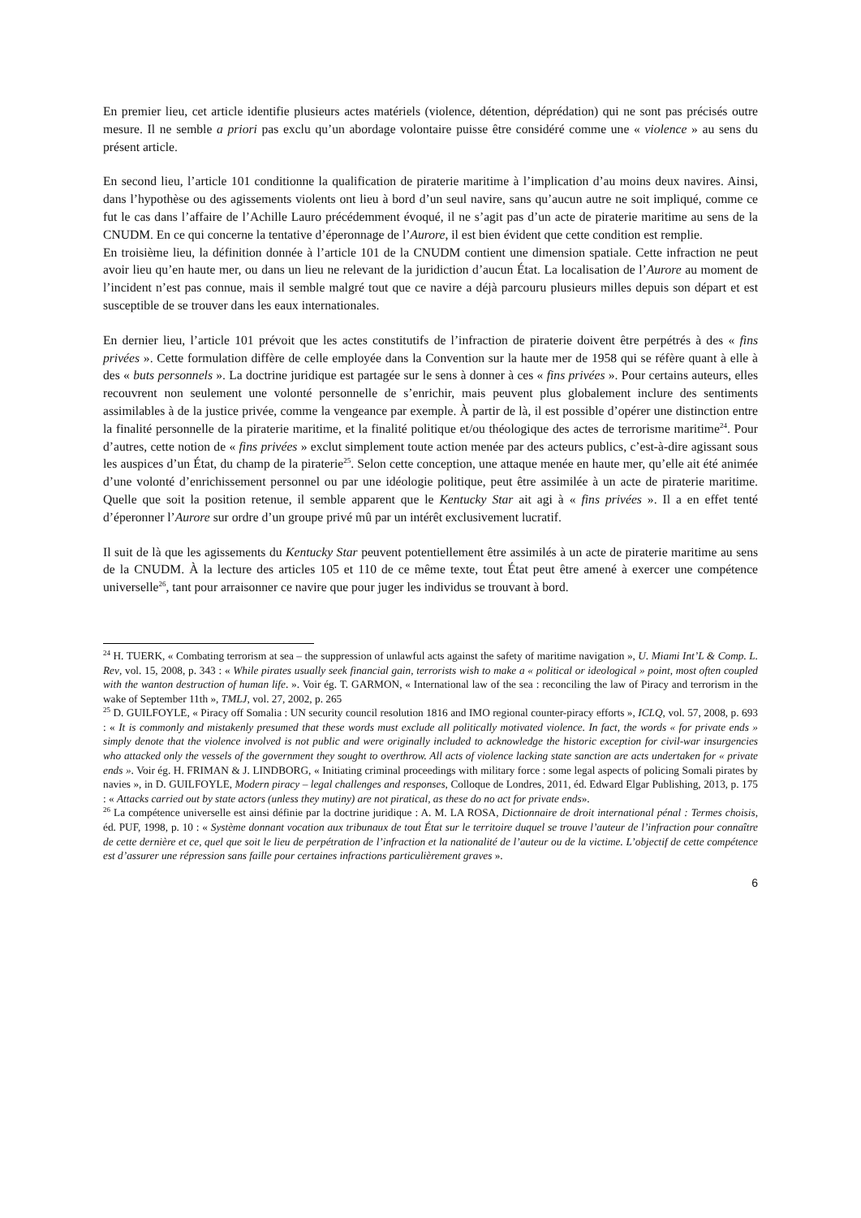En premier lieu, cet article identifie plusieurs actes matériels (violence, détention, déprédation) qui ne sont pas précisés outre mesure. Il ne semble a priori pas exclu qu’un abordage volontaire puisse être considéré comme une « violence » au sens du présent article.
En second lieu, l’article 101 conditionne la qualification de piraterie maritime à l’implication d’au moins deux navires. Ainsi, dans l’hypothèse ou des agissements violents ont lieu à bord d’un seul navire, sans qu’aucun autre ne soit impliqué, comme ce fut le cas dans l’affaire de l’Achille Lauro précédemment évoqué, il ne s’agit pas d’un acte de piraterie maritime au sens de la CNUDM. En ce qui concerne la tentative d’éperonnage de l’Aurore, il est bien évident que cette condition est remplie.
En troisième lieu, la définition donnée à l’article 101 de la CNUDM contient une dimension spatiale. Cette infraction ne peut avoir lieu qu’en haute mer, ou dans un lieu ne relevant de la juridiction d’aucun État. La localisation de l’Aurore au moment de l’incident n’est pas connue, mais il semble malgré tout que ce navire a déjà parcouru plusieurs milles depuis son départ et est susceptible de se trouver dans les eaux internationales.
En dernier lieu, l’article 101 prévoit que les actes constitutifs de l’infraction de piraterie doivent être perpétrés à des « fins privées ». Cette formulation diffère de celle employée dans la Convention sur la haute mer de 1958 qui se réfère quant à elle à des « buts personnels ». La doctrine juridique est partagée sur le sens à donner à ces « fins privées ». Pour certains auteurs, elles recouvrent non seulement une volonté personnelle de s’enrichir, mais peuvent plus globalement inclure des sentiments assimilables à de la justice privée, comme la vengeance par exemple. À partir de là, il est possible d’opérer une distinction entre la finalité personnelle de la piraterie maritime, et la finalité politique et/ou théologique des actes de terrorisme maritime<sup>24</sup>. Pour d’autres, cette notion de « fins privées » exclut simplement toute action menée par des acteurs publics, c’est-à-dire agissant sous les auspices d’un État, du champ de la piraterie<sup>25</sup>. Selon cette conception, une attaque menée en haute mer, qu’elle ait été animée d’une volonté d’enrichissement personnel ou par une idéologie politique, peut être assimilée à un acte de piraterie maritime. Quelle que soit la position retenue, il semble apparent que le Kentucky Star ait agi à « fins privées ». Il a en effet tenté d’éperonner l’Aurore sur ordre d’un groupe privé mû par un intérêt exclusivement lucratif.
Il suit de là que les agissements du Kentucky Star peuvent potentiellement être assimilés à un acte de piraterie maritime au sens de la CNUDM. À la lecture des articles 105 et 110 de ce même texte, tout État peut être amené à exercer une compétence universelle<sup>26</sup>, tant pour arraisonner ce navire que pour juger les individus se trouvant à bord.
<sup>24</sup> H. TUERK, « Combating terrorism at sea – the suppression of unlawful acts against the safety of maritime navigation », U. Miami Int’L & Comp. L. Rev, vol. 15, 2008, p. 343 : « While pirates usually seek financial gain, terrorists wish to make a « political or ideological » point, most often coupled with the wanton destruction of human life. ». Voir ég. T. GARMON, « International law of the sea : reconciling the law of Piracy and terrorism in the wake of September 11th », TMLJ, vol. 27, 2002, p. 265
<sup>25</sup> D. GUILFOYLE, « Piracy off Somalia : UN security council resolution 1816 and IMO regional counter-piracy efforts », ICLQ, vol. 57, 2008, p. 693 : « It is commonly and mistakenly presumed that these words must exclude all politically motivated violence. In fact, the words « for private ends » simply denote that the violence involved is not public and were originally included to acknowledge the historic exception for civil-war insurgencies who attacked only the vessels of the government they sought to overthrow. All acts of violence lacking state sanction are acts undertaken for « private ends ». Voir ég. H. FRIMAN & J. LINDBORG, « Initiating criminal proceedings with military force : some legal aspects of policing Somali pirates by navies », in D. GUILFOYLE, Modern piracy – legal challenges and responses, Colloque de Londres, 2011, éd. Edward Elgar Publishing, 2013, p. 175 : « Attacks carried out by state actors (unless they mutiny) are not piratical, as these do no act for private ends».
<sup>26</sup> La compétence universelle est ainsi définie par la doctrine juridique : A. M. LA ROSA, Dictionnaire de droit international pénal : Termes choisis, éd. PUF, 1998, p. 10 : « Système donnant vocation aux tribunaux de tout État sur le territoire duquel se trouve l’auteur de l’infraction pour connaître de cette dernière et ce, quel que soit le lieu de perpétration de l’infraction et la nationalité de l’auteur ou de la victime. L’objectif de cette compétence est d’assurer une répression sans faille pour certaines infractions particulièrement graves ».
6